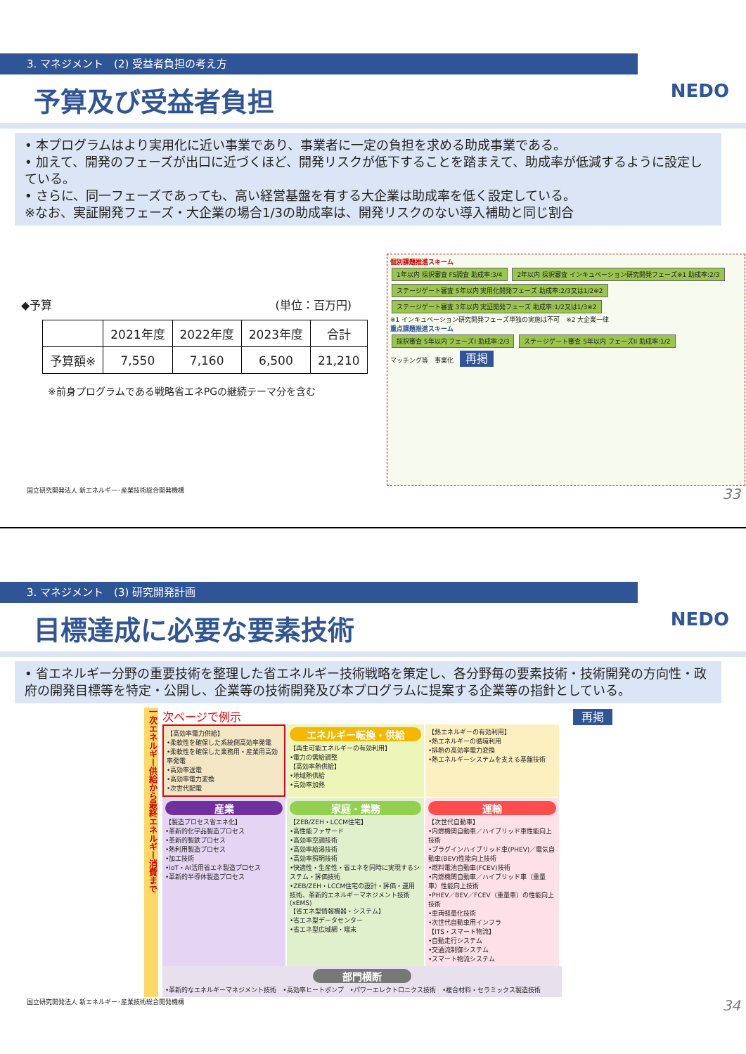3. マネジメント　(2) 受益者負担の考え方
予算及び受益者負担 NEDO
• 本プログラムはより実用化に近い事業であり、事業者に一定の負担を求める助成事業である。
• 加えて、開発のフェーズが出口に近づくほど、開発リスクが低下することを踏まえて、助成率が低減するように設定している。
• さらに、同一フェーズであっても、高い経営基盤を有する大企業は助成率を低く設定している。
※なお、実証開発フェーズ・大企業の場合1/3の助成率は、開発リスクのない導入補助と同じ割合
◆予算 (単位：百万円)
| | 2021年度 | 2022年度 | 2023年度 | 合計 |
| --- | --- | --- | --- | --- |
| 予算額※ | 7,550 | 7,160 | 6,500 | 21,210 |
※前身プログラムである戦略省エネPGの継続テーマ分を含む
個別課題推進スキーム
1年以内 採択審査 FS調査 助成率:3/4 2年以内 採択審査 インキュベーション研究開発フェーズ※1 助成率:2/3 ステージゲート審査 5年以内 実用化開発フェーズ 助成率:2/3又は1/2※2 ステージゲート審査 3年以内 実証開発フェーズ 助成率:1/2又は1/3※2
※1 インキュベーション研究開発フェーズ単独の実施は不可　※2 大企業一律
重点課題推進スキーム
採択審査 5年以内 フェーズI 助成率:2/3 ステージゲート審査 5年以内 フェーズII 助成率:1/2
マッチング等　事業化　再掲
国立研究開発法人 新エネルギー･産業技術総合開発機構 33
3. マネジメント　(3) 研究開発計画
目標達成に必要な要素技術 NEDO
• 省エネルギー分野の重要技術を整理した省エネルギー技術戦略を策定し、各分野毎の要素技術・技術開発の方向性・政府の開発目標等を特定・公開し、企業等の技術開発及び本プログラムに提案する企業等の指針としている。
一次エネルギー供給から最終エネルギー消費まで
次ページで例示
【高効率電力供給】
•柔軟性を確保した系統側高効率発電
•柔軟性を確保した業務用・産業用高効率発電
•高効率送電
•高効率電力変換
•次世代配電
エネルギー転換・供給
【再生可能エネルギーの有効利用】
•電力の需給調整
【高効率熱供給】
•地域熱供給
•高効率加熱
【熱エネルギーの有効利用】
•熱エネルギーの循環利用
•排熱の高効率電力変換
•熱エネルギーシステムを支える基盤技術
産業
【製造プロセス省エネ化】
•革新的化学品製造プロセス
•革新的製鉄プロセス
•熱利用製造プロセス
•加工技術
•IoT・AI活用省エネ製造プロセス
•革新的半導体製造プロセス
家庭・業務
【ZEB/ZEH・LCCM住宅】
•高性能ファサード
•高効率空調技術
•高効率給湯技術
•高効率照明技術
•快適性・生産性・省エネを同時に実現するシステム・評価技術
•ZEB/ZEH・LCCM住宅の設計・評価・運用技術、革新的エネルギーマネジメント技術 (xEMS)
【省エネ型情報機器・システム】
•省エネ型データセンター
•省エネ型広域網・端末
運輸
【次世代自動車】
•内燃機関自動車／ハイブリッド車性能向上技術
•プラグインハイブリッド車(PHEV)／電気自動車(BEV)性能向上技術
•燃料電池自動車(FCEV)技術
•内燃機関自動車／ハイブリッド車（重量車）性能向上技術
•PHEV／BEV／FCEV（重量車）の性能向上技術
•車両軽量化技術
•次世代自動車用インフラ
【ITS・スマート物流】
•自動走行システム
•交通流制御システム
•スマート物流システム
部門横断
•革新的なエネルギーマネジメント技術　•高効率ヒートポンプ　•パワーエレクトロニクス技術　•複合材料・セラミックス製造技術
再掲
国立研究開発法人 新エネルギー･産業技術総合開発機構 34